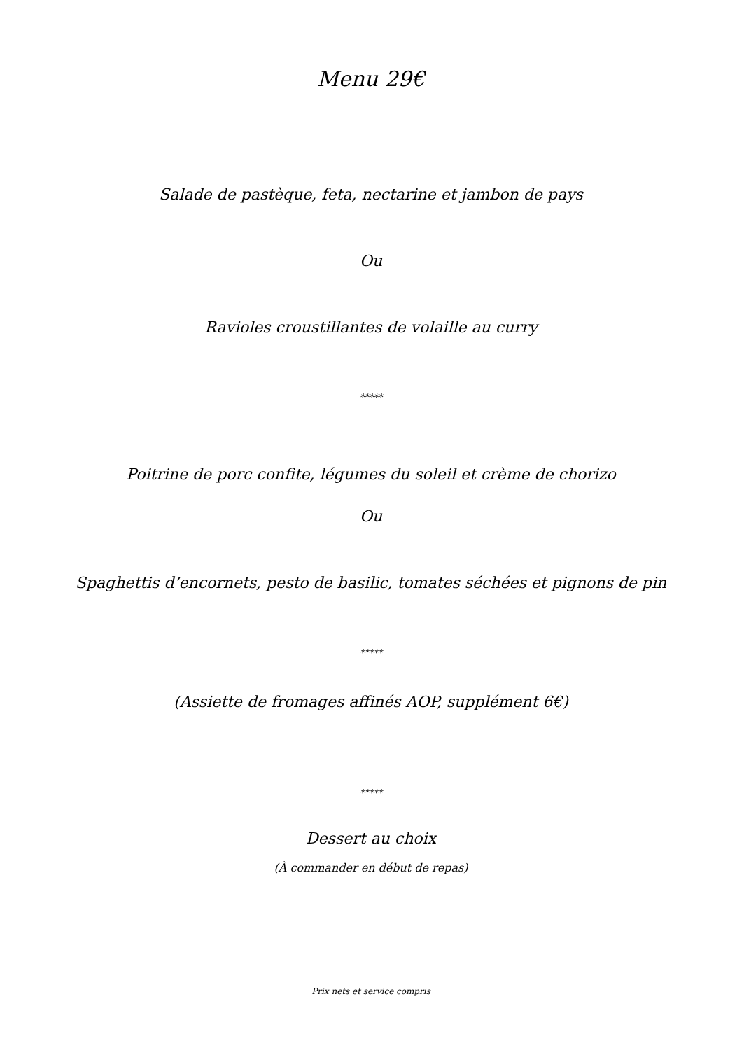Menu 29€
Salade de pastèque, feta, nectarine et jambon de pays
Ou
Ravioles croustillantes de volaille au curry
*****
Poitrine de porc confite, légumes du soleil et crème de chorizo
Ou
Spaghettis d’encornets, pesto de basilic, tomates séchées et pignons de pin
*****
(Assiette de fromages affinés AOP, supplément 6€)
*****
Dessert au choix
(À commander en début de repas)
Prix nets et service compris